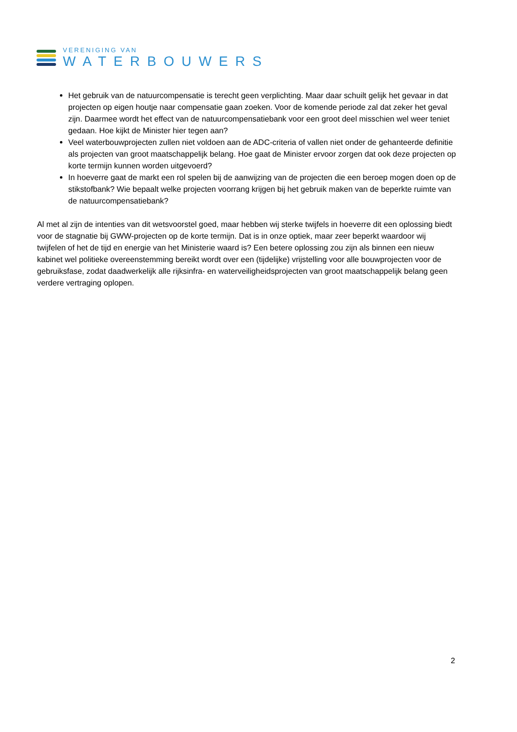VERENIGING VAN
WATERBOUWERS
Het gebruik van de natuurcompensatie is terecht geen verplichting. Maar daar schuilt gelijk het gevaar in dat projecten op eigen houtje naar compensatie gaan zoeken. Voor de komende periode zal dat zeker het geval zijn. Daarmee wordt het effect van de natuurcompensatiebank voor een groot deel misschien wel weer teniet gedaan. Hoe kijkt de Minister hier tegen aan?
Veel waterbouwprojecten zullen niet voldoen aan de ADC-criteria of vallen niet onder de gehanteerde definitie als projecten van groot maatschappelijk belang. Hoe gaat de Minister ervoor zorgen dat ook deze projecten op korte termijn kunnen worden uitgevoerd?
In hoeverre gaat de markt een rol spelen bij de aanwijzing van de projecten die een beroep mogen doen op de stikstofbank? Wie bepaalt welke projecten voorrang krijgen bij het gebruik maken van de beperkte ruimte van de natuurcompensatiebank?
Al met al zijn de intenties van dit wetsvoorstel goed, maar hebben wij sterke twijfels in hoeverre dit een oplossing biedt voor de stagnatie bij GWW-projecten op de korte termijn. Dat is in onze optiek, maar zeer beperkt waardoor wij twijfelen of het de tijd en energie van het Ministerie waard is? Een betere oplossing zou zijn als binnen een nieuw kabinet wel politieke overeenstemming bereikt wordt over een (tijdelijke) vrijstelling voor alle bouwprojecten voor de gebruiksfase, zodat daadwerkelijk alle rijksinfra- en waterveiligheidsprojecten van groot maatschappelijk belang geen verdere vertraging oplopen.
2